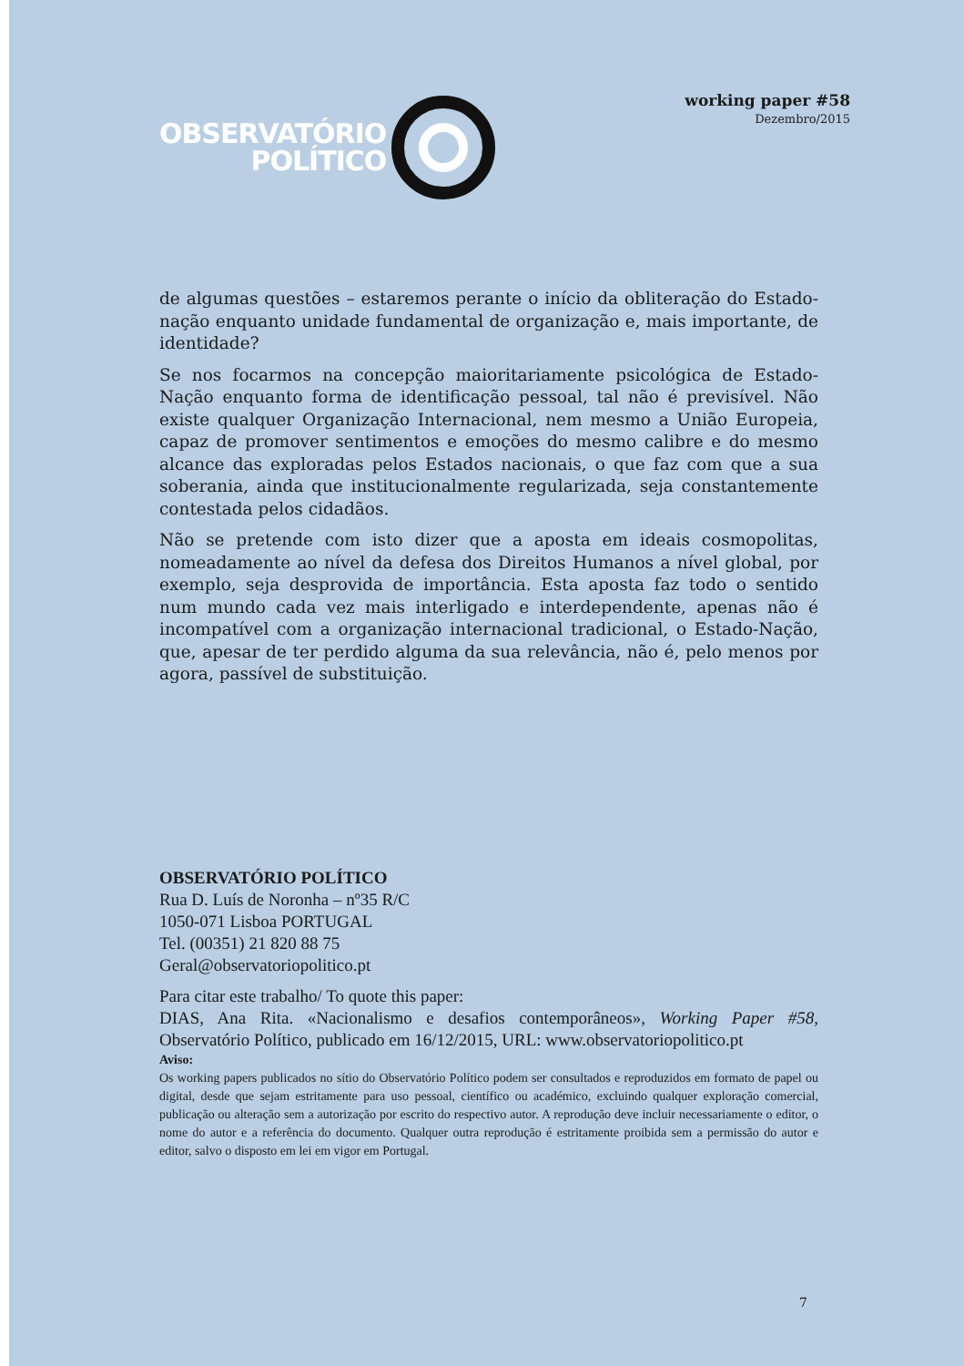OBSERVATÓRIO
POLÍTICO
working paper #58
Dezembro/2015
de algumas questões – estaremos perante o início da obliteração do Estado-nação enquanto unidade fundamental de organização e, mais importante, de identidade?
Se nos focarmos na concepção maioritariamente psicológica de Estado-Nação enquanto forma de identificação pessoal, tal não é previsível. Não existe qualquer Organização Internacional, nem mesmo a União Europeia, capaz de promover sentimentos e emoções do mesmo calibre e do mesmo alcance das exploradas pelos Estados nacionais, o que faz com que a sua soberania, ainda que institucionalmente regularizada, seja constantemente contestada pelos cidadãos.
Não se pretende com isto dizer que a aposta em ideais cosmopolitas, nomeadamente ao nível da defesa dos Direitos Humanos a nível global, por exemplo, seja desprovida de importância. Esta aposta faz todo o sentido num mundo cada vez mais interligado e interdependente, apenas não é incompatível com a organização internacional tradicional, o Estado-Nação, que, apesar de ter perdido alguma da sua relevância, não é, pelo menos por agora, passível de substituição.
OBSERVATÓRIO POLÍTICO
Rua D. Luís de Noronha – nº35 R/C
1050-071 Lisboa PORTUGAL
Tel. (00351) 21 820 88 75
Geral@observatoriopolitico.pt
Para citar este trabalho/ To quote this paper:
DIAS, Ana Rita. «Nacionalismo e desafios contemporâneos», Working Paper #58, Observatório Político, publicado em 16/12/2015, URL: www.observatoriopolitico.pt
Aviso:
Os working papers publicados no sítio do Observatório Político podem ser consultados e reproduzidos em formato de papel ou digital, desde que sejam estritamente para uso pessoal, científico ou académico, excluindo qualquer exploração comercial, publicação ou alteração sem a autorização por escrito do respectivo autor. A reprodução deve incluir necessariamente o editor, o nome do autor e a referência do documento. Qualquer outra reprodução é estritamente proibida sem a permissão do autor e editor, salvo o disposto em lei em vigor em Portugal.
7